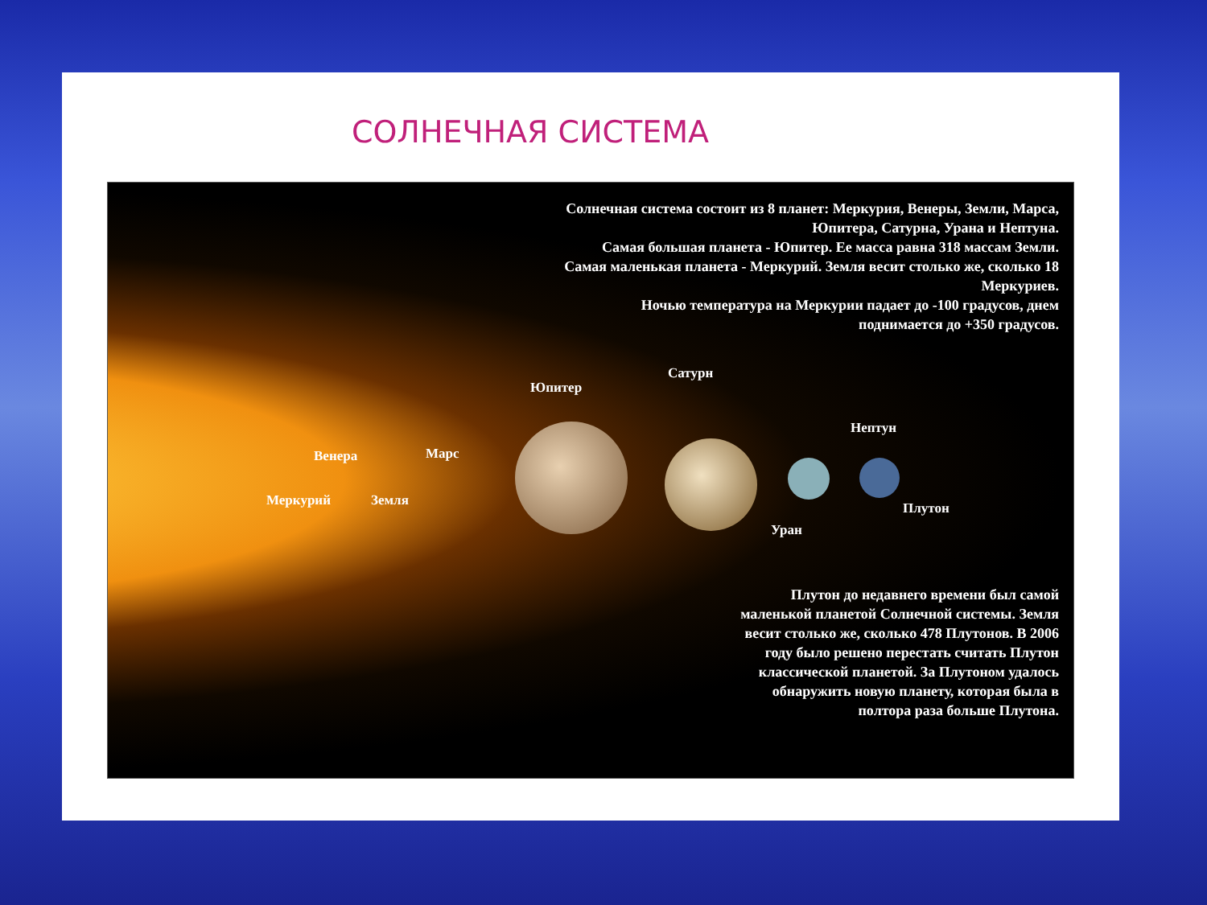СОЛНЕЧНАЯ СИСТЕМА
Солнечная система состоит из 8 планет: Меркурия, Венеры, Земли, Марса, Юпитера, Сатурна, Урана и Нептуна.
Самая большая планета - Юпитер. Ее масса равна 318 массам Земли.
Самая маленькая планета - Меркурий. Земля весит столько же, сколько 18 Меркуриев.
Ночью температура на Меркурии падает до -100 градусов, днем поднимается до +350 градусов.
Юпитер
Сатурн
Нептун
Венера Марс
Меркурий Земля Плутон
Уран
Плутон до недавнего времени был самой маленькой планетой Солнечной системы. Земля весит столько же, сколько 478 Плутонов. В 2006 году было решено перестать считать Плутон классической планетой. За Плутоном удалось обнаружить новую планету, которая была в полтора раза больше Плутона.